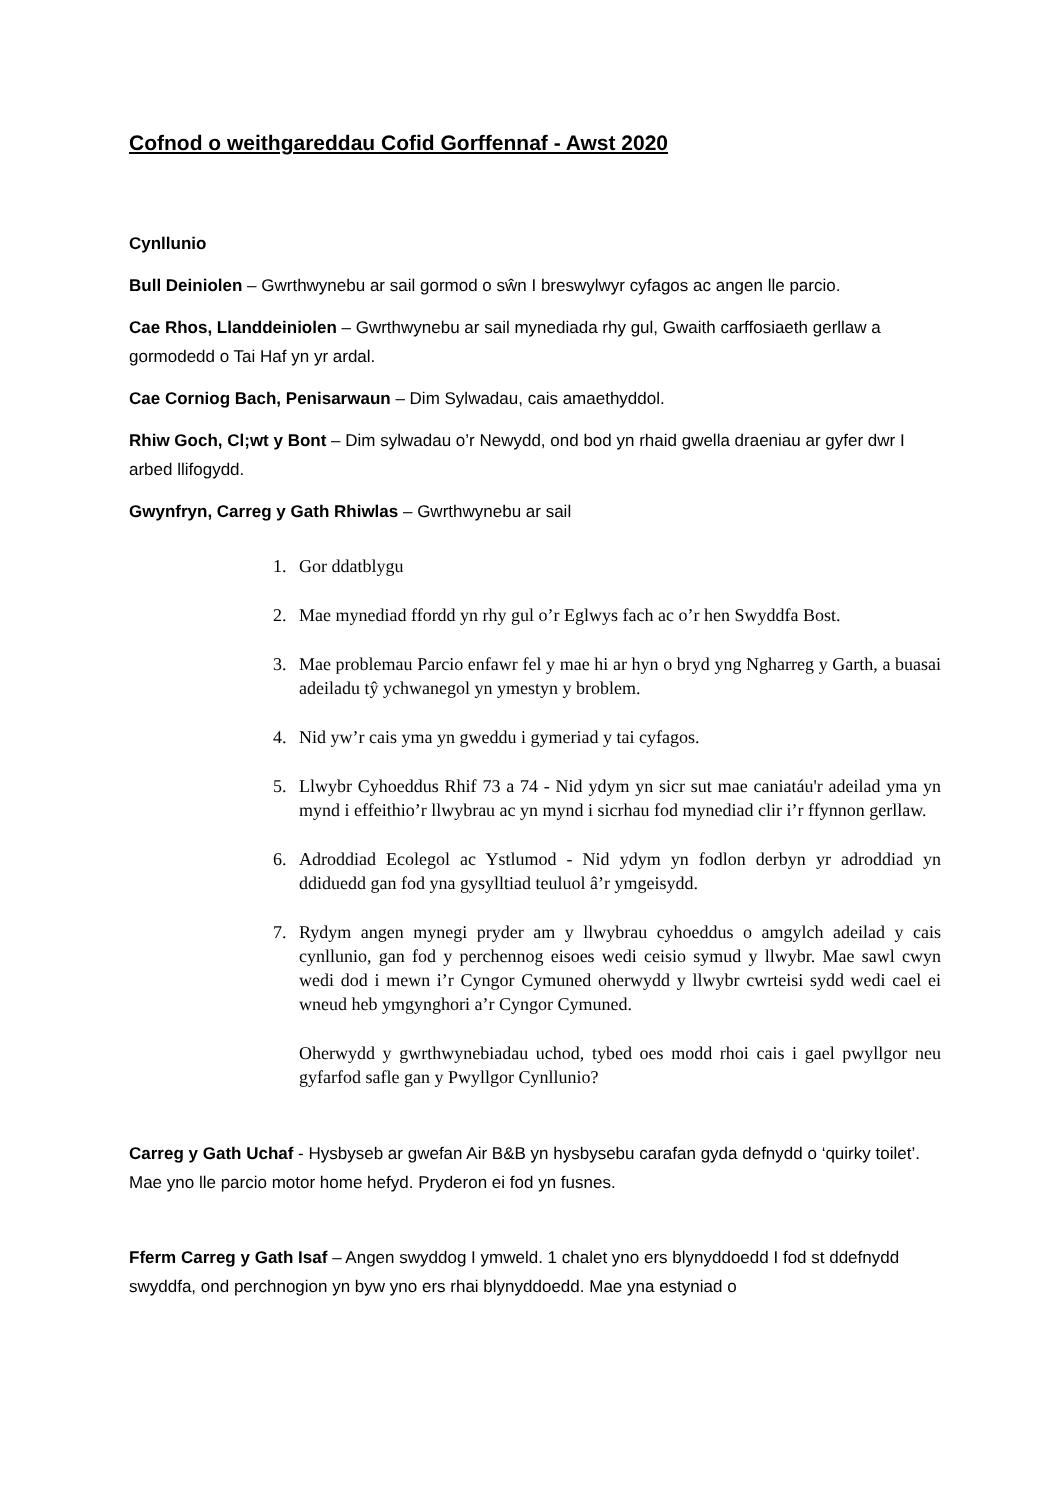Cofnod o weithgareddau Cofid Gorffennaf - Awst 2020
Cynllunio
Bull Deiniolen – Gwrthwynebu ar sail gormod o sŵn I breswylwyr cyfagos ac angen lle parcio.
Cae Rhos, Llanddeiniolen – Gwrthwynebu ar sail mynediada rhy gul, Gwaith carffosiaeth gerllaw a gormodedd o Tai Haf yn yr ardal.
Cae Corniog Bach, Penisarwaun – Dim Sylwadau, cais amaethyddol.
Rhiw Goch, Cl;wt y Bont – Dim sylwadau o’r Newydd, ond bod yn rhaid gwella draeniau ar gyfer dwr I arbed llifogydd.
Gwynfryn, Carreg y Gath Rhiwlas – Gwrthwynebu ar sail
1. Gor ddatblygu
2. Mae mynediad ffordd yn rhy gul o’r Eglwys fach ac o’r hen Swyddfa Bost.
3. Mae problemau Parcio enfawr fel y mae hi ar hyn o bryd yng Ngharreg y Garth, a buasai adeiladu tŷ ychwanegol yn ymestyn y broblem.
4. Nid yw’r cais yma yn gweddu i gymeriad y tai cyfagos.
5. Llwybr Cyhoeddus Rhif 73 a 74 - Nid ydym yn sicr sut mae caniatáu'r adeilad yma yn mynd i effeithio’r llwybrau ac yn mynd i sicrhau fod mynediad clir i’r ffynnon gerllaw.
6. Adroddiad Ecolegol ac Ystlumod - Nid ydym yn fodlon derbyn yr adroddiad yn ddiduedd gan fod yna gysylltiad teuluol â’r ymgeisydd.
7. Rydym angen mynegi pryder am y llwybrau cyhoeddus o amgylch adeilad y cais cynllunio, gan fod y perchennog eisoes wedi ceisio symud y llwybr. Mae sawl cwyn wedi dod i mewn i’r Cyngor Cymuned oherwydd y llwybr cwrteisi sydd wedi cael ei wneud heb ymgynghori a’r Cyngor Cymuned.
Oherwydd y gwrthwynebiadau uchod, tybed oes modd rhoi cais i gael pwyllgor neu gyfarfod safle gan y Pwyllgor Cynllunio?
Carreg y Gath Uchaf - Hysbyseb ar gwefan Air B&B yn hysbysebu carafan gyda defnydd o ‘quirky toilet’. Mae yno lle parcio motor home hefyd. Pryderon ei fod yn fusnes.
Fferm Carreg y Gath Isaf – Angen swyddog I ymweld. 1 chalet yno ers blynyddoedd I fod st ddefnydd swyddfa, ond perchnogion yn byw yno ers rhai blynyddoedd. Mae yna estyniad o